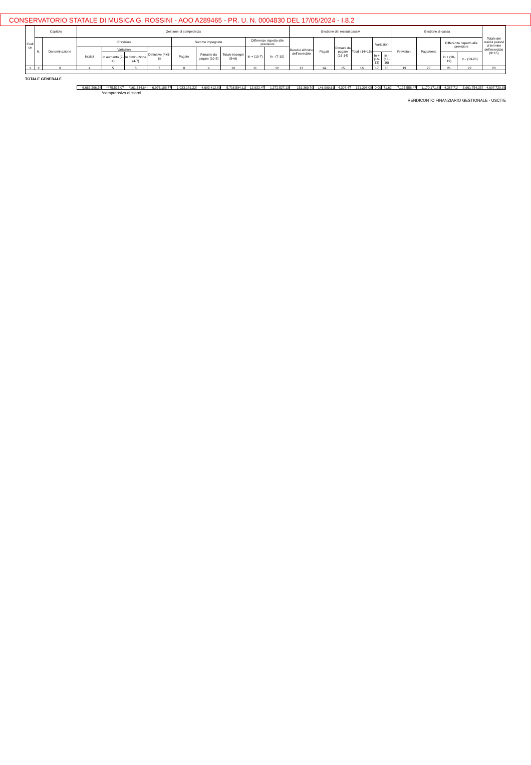CONSERVATORIO STATALE DI MUSICA G. ROSSINI - AOO A289465 - PR. U. N. 0004830 DEL 17/05/2024 - I.8.2
| Codi ce | Capitolo | | Gestione di competenza | | | | | | | | | Gestione dei residui passivi | | | | | | Gestione di cassa | | | | Totale dei residui passivi al termine dell'esercizio (9+15) |
| | N. | Denominazione | Previsioni | | | | Somme impegnate | | | Differenze rispetto alle previsioni | | Residui all'inizio dell'esercizio | Pagati | Rimasti da pagare (16-14) | Totali (14+15) | Variazioni | | Previsioni | Pagamenti | Differenze rispetto alle previsioni | | |
| | | | Iniziali | Variazioni | | Definitive (4+5-6) | Pagate | Rimaste da pagare (10-8) | Totale impegni (8+9) | In + (10-7) | In - (7-10) | | | | | | | | | | | |
| | | | | In aumento (7-4) | In diminuzione (4-7) | | | | | | | | | | | In + (16-13) | In - (13-16) | | | In + (20-19) | In - (19-20) | |
| 1 | 2 | 3 | 4 | 5 | 6 | 7 | 8 | 9 | 10 | 11 | 12 | 13 | 14 | 15 | 16 | 17 | 18 | 19 | 20 | 21 | 22 | 23 |
| TOTALE GENERALE | | | | | | | | | | | | | | | | | | | | | | |
| | | | 6.662.296,34 | *475.527,07 | *161.634,64 | 6.976.188,77 | 1.023.181,22 | 4.693.412,89 | 5.716.594,11 | 12.932,47 | 1.272.527,13 | 151.369,70 | 146.990,61 | 4.307,47 | 151.298,08 | 0,00 | 71,62 | 7.127.558,47 | 1.170.171,83 | 4.367,71 | 5.961.754,35 | 4.697.720,36 |
*comprensivo di storni
RENDICONTO FINANZIARIO GESTIONALE - USCITE